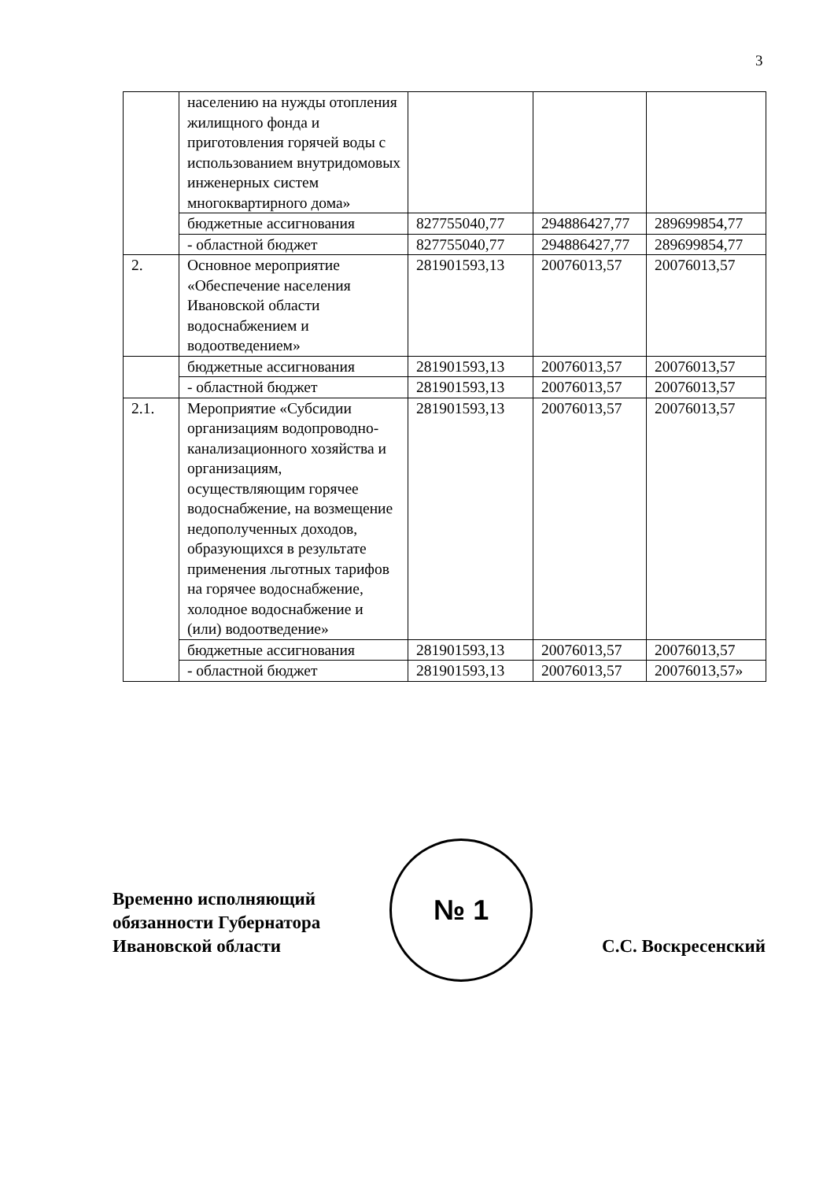3
| | населению на нужды отопления жилищного фонда и приготовления горячей воды с использованием внутридомовых инженерных систем многоквартирного дома» | | | |
| | бюджетные ассигнования | 827755040,77 | 294886427,77 | 289699854,77 |
| | - областной бюджет | 827755040,77 | 294886427,77 | 289699854,77 |
| 2. | Основное мероприятие «Обеспечение населения Ивановской области водоснабжением и водоотведением» | 281901593,13 | 20076013,57 | 20076013,57 |
| | бюджетные ассигнования | 281901593,13 | 20076013,57 | 20076013,57 |
| | - областной бюджет | 281901593,13 | 20076013,57 | 20076013,57 |
| 2.1. | Мероприятие «Субсидии организациям водопроводно-канализационного хозяйства и организациям, осуществляющим горячее водоснабжение, на возмещение недополученных доходов, образующихся в результате применения льготных тарифов на горячее водоснабжение, холодное водоснабжение и (или) водоотведение» | 281901593,13 | 20076013,57 | 20076013,57 |
| | бюджетные ассигнования | 281901593,13 | 20076013,57 | 20076013,57 |
| | - областной бюджет | 281901593,13 | 20076013,57 | 20076013,57» |
Временно исполняющий
обязанности Губернатора
Ивановской области
№ 1
С.С. Воскресенский